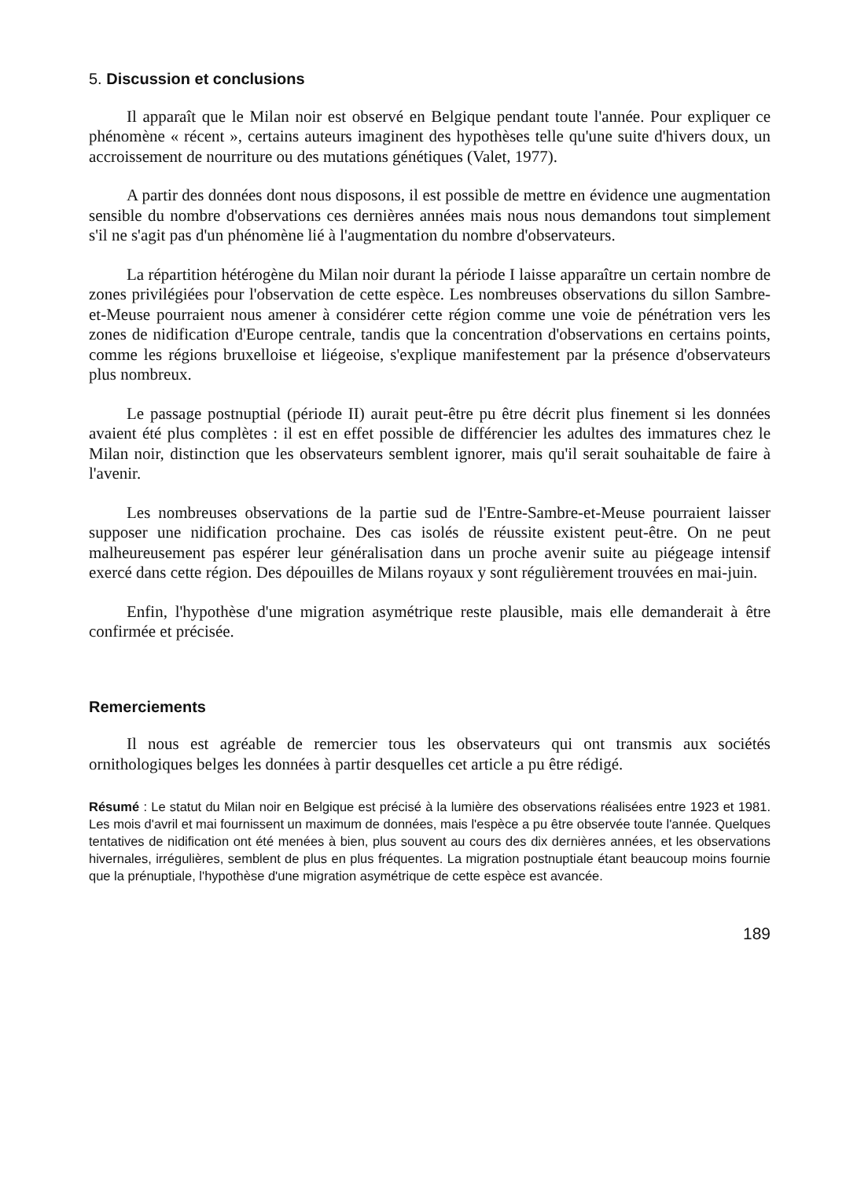5. Discussion et conclusions
Il apparaît que le Milan noir est observé en Belgique pendant toute l'année. Pour expliquer ce phénomène « récent », certains auteurs imaginent des hypothèses telle qu'une suite d'hivers doux, un accroissement de nourriture ou des mutations génétiques (Valet, 1977).
A partir des données dont nous disposons, il est possible de mettre en évidence une augmentation sensible du nombre d'observations ces dernières années mais nous nous demandons tout simplement s'il ne s'agit pas d'un phénomène lié à l'augmentation du nombre d'observateurs.
La répartition hétérogène du Milan noir durant la période I laisse apparaître un certain nombre de zones privilégiées pour l'observation de cette espèce. Les nombreuses observations du sillon Sambre-et-Meuse pourraient nous amener à considérer cette région comme une voie de pénétration vers les zones de nidification d'Europe centrale, tandis que la concentration d'observations en certains points, comme les régions bruxelloise et liégeoise, s'explique manifestement par la présence d'observateurs plus nombreux.
Le passage postnuptial (période II) aurait peut-être pu être décrit plus finement si les données avaient été plus complètes : il est en effet possible de différencier les adultes des immatures chez le Milan noir, distinction que les observateurs semblent ignorer, mais qu'il serait souhaitable de faire à l'avenir.
Les nombreuses observations de la partie sud de l'Entre-Sambre-et-Meuse pourraient laisser supposer une nidification prochaine. Des cas isolés de réussite existent peut-être. On ne peut malheureusement pas espérer leur généralisation dans un proche avenir suite au piégeage intensif exercé dans cette région. Des dépouilles de Milans royaux y sont régulièrement trouvées en mai-juin.
Enfin, l'hypothèse d'une migration asymétrique reste plausible, mais elle demanderait à être confirmée et précisée.
Remerciements
Il nous est agréable de remercier tous les observateurs qui ont transmis aux sociétés ornithologiques belges les données à partir desquelles cet article a pu être rédigé.
Résumé : Le statut du Milan noir en Belgique est précisé à la lumière des observations réalisées entre 1923 et 1981. Les mois d'avril et mai fournissent un maximum de données, mais l'espèce a pu être observée toute l'année. Quelques tentatives de nidification ont été menées à bien, plus souvent au cours des dix dernières années, et les observations hivernales, irrégulières, semblent de plus en plus fréquentes. La migration postnuptiale étant beaucoup moins fournie que la prénuptiale, l'hypothèse d'une migration asymétrique de cette espèce est avancée.
189